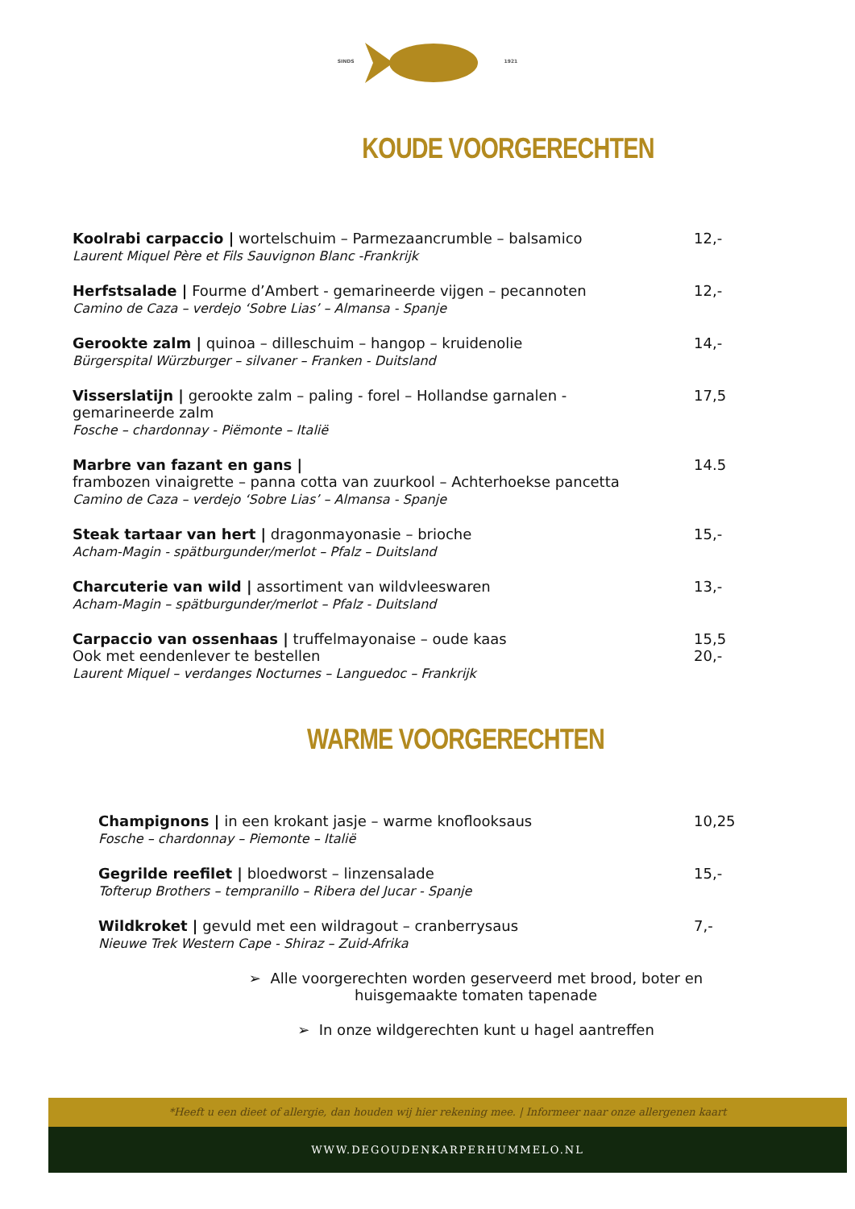SINDS 1921
KOUDE VOORGERECHTEN
Koolrabi carpaccio | wortelschuim – Parmezaancrumble – balsamico
Laurent Miquel Père et Fils Sauvignon Blanc -Frankrijk
12,-
Herfstsalade | Fourme d’Ambert - gemarineerde vijgen – pecannoten
Camino de Caza – verdejo ‘Sobre Lias’ – Almansa - Spanje
12,-
Gerookte zalm | quinoa – dilleschuim – hangop – kruidenolie
Bürgerspital Würzburger – silvaner – Franken - Duitsland
14,-
Visserslatijn | gerookte zalm – paling - forel – Hollandse garnalen -
gemarineerde zalm
Fosche – chardonnay - Piëmonte – Italië
17,5
Marbre van fazant en gans |
frambozen vinaigrette – panna cotta van zuurkool – Achterhoekse pancetta
Camino de Caza – verdejo ‘Sobre Lias’ – Almansa - Spanje
14.5
Steak tartaar van hert | dragonmayonasie – brioche
Acham-Magin - spätburgunder/merlot – Pfalz – Duitsland
15,-
Charcuterie van wild | assortiment van wildvleeswaren
Acham-Magin – spätburgunder/merlot – Pfalz - Duitsland
13,-
Carpaccio van ossenhaas | truffelmayonaise – oude kaas
Ook met eendenlever te bestellen
Laurent Miquel – verdanges Nocturnes – Languedoc – Frankrijk
15,5
20,-
WARME VOORGERECHTEN
Champignons | in een krokant jasje – warme knoflooksaus
Fosche – chardonnay – Piemonte – Italië
10,25
Gegrilde reefilet | bloedworst – linzensalade
Tofterup Brothers – tempranillo – Ribera del Jucar - Spanje
15,-
Wildkroket | gevuld met een wildragout – cranberrysaus
Nieuwe Trek Western Cape - Shiraz – Zuid-Afrika
7,-
➢ Alle voorgerechten worden geserveerd met brood, boter en
huisgemaakte tomaten tapenade
➢ In onze wildgerechten kunt u hagel aantreffen
*Heeft u een dieet of allergie, dan houden wij hier rekening mee. | Informeer naar onze allergenen kaart
WWW.DEGOUDENKARPERHUMMELO.NL